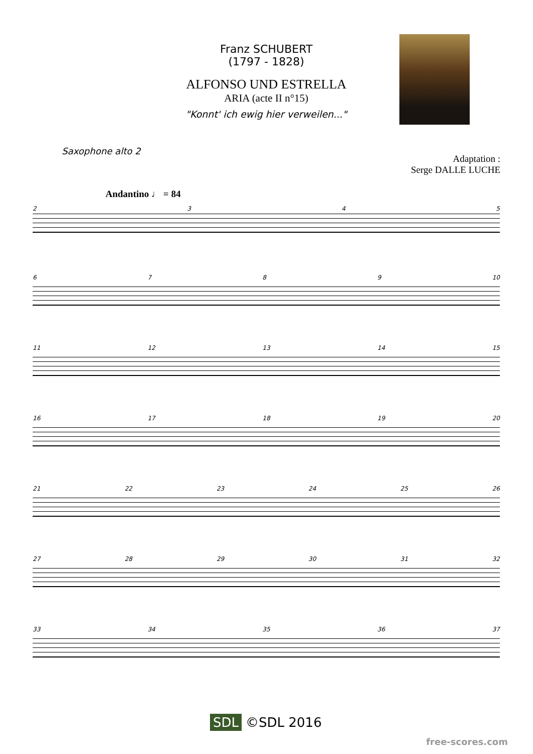Franz SCHUBERT
(1797 - 1828)
ALFONSO UND ESTRELLA
ARIA (acte II n°15)
"Konnt' ich ewig hier verweilen..."
Saxophone alto 2
Adaptation :
Serge DALLE LUCHE
Andantino ♩ = 84
2345
6789 10
11 12 13 14 15
16 17 18 19 20
21 22 23 24 25 26
27 28 29 30 31 32
33 34 35 36 37
SDL ©SDL 2016
free-scores.com